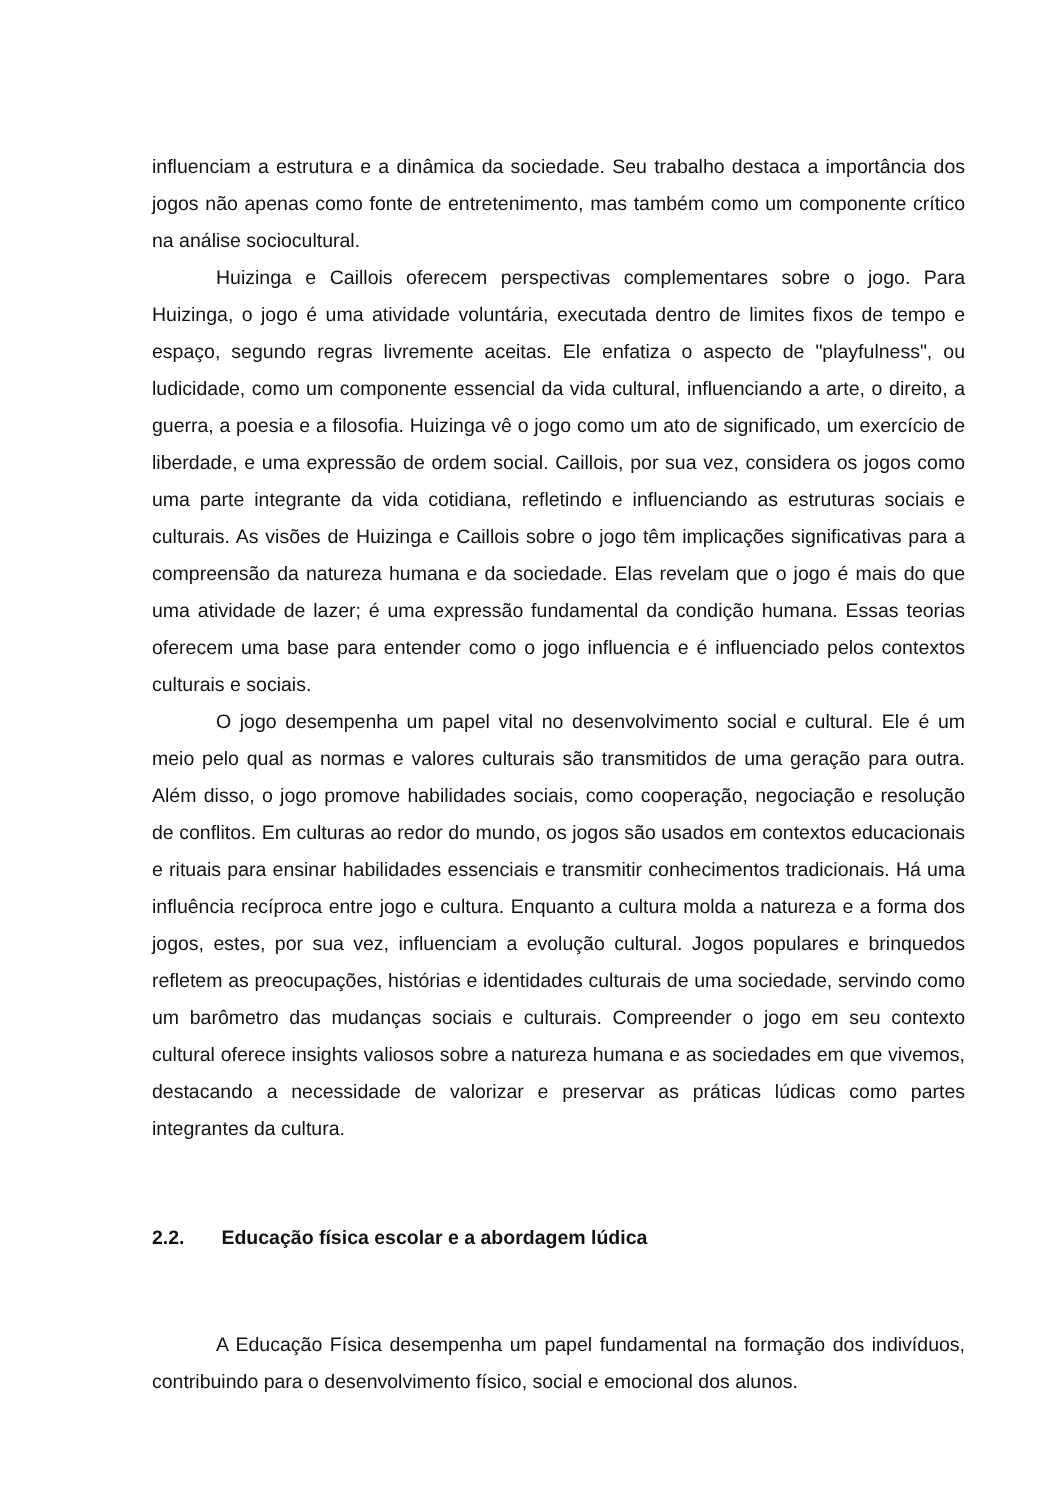influenciam a estrutura e a dinâmica da sociedade. Seu trabalho destaca a importância dos jogos não apenas como fonte de entretenimento, mas também como um componente crítico na análise sociocultural.
Huizinga e Caillois oferecem perspectivas complementares sobre o jogo. Para Huizinga, o jogo é uma atividade voluntária, executada dentro de limites fixos de tempo e espaço, segundo regras livremente aceitas. Ele enfatiza o aspecto de "playfulness", ou ludicidade, como um componente essencial da vida cultural, influenciando a arte, o direito, a guerra, a poesia e a filosofia. Huizinga vê o jogo como um ato de significado, um exercício de liberdade, e uma expressão de ordem social. Caillois, por sua vez, considera os jogos como uma parte integrante da vida cotidiana, refletindo e influenciando as estruturas sociais e culturais. As visões de Huizinga e Caillois sobre o jogo têm implicações significativas para a compreensão da natureza humana e da sociedade. Elas revelam que o jogo é mais do que uma atividade de lazer; é uma expressão fundamental da condição humana. Essas teorias oferecem uma base para entender como o jogo influencia e é influenciado pelos contextos culturais e sociais.
O jogo desempenha um papel vital no desenvolvimento social e cultural. Ele é um meio pelo qual as normas e valores culturais são transmitidos de uma geração para outra. Além disso, o jogo promove habilidades sociais, como cooperação, negociação e resolução de conflitos. Em culturas ao redor do mundo, os jogos são usados em contextos educacionais e rituais para ensinar habilidades essenciais e transmitir conhecimentos tradicionais. Há uma influência recíproca entre jogo e cultura. Enquanto a cultura molda a natureza e a forma dos jogos, estes, por sua vez, influenciam a evolução cultural. Jogos populares e brinquedos refletem as preocupações, histórias e identidades culturais de uma sociedade, servindo como um barômetro das mudanças sociais e culturais. Compreender o jogo em seu contexto cultural oferece insights valiosos sobre a natureza humana e as sociedades em que vivemos, destacando a necessidade de valorizar e preservar as práticas lúdicas como partes integrantes da cultura.
2.2. Educação física escolar e a abordagem lúdica
A Educação Física desempenha um papel fundamental na formação dos indivíduos, contribuindo para o desenvolvimento físico, social e emocional dos alunos.